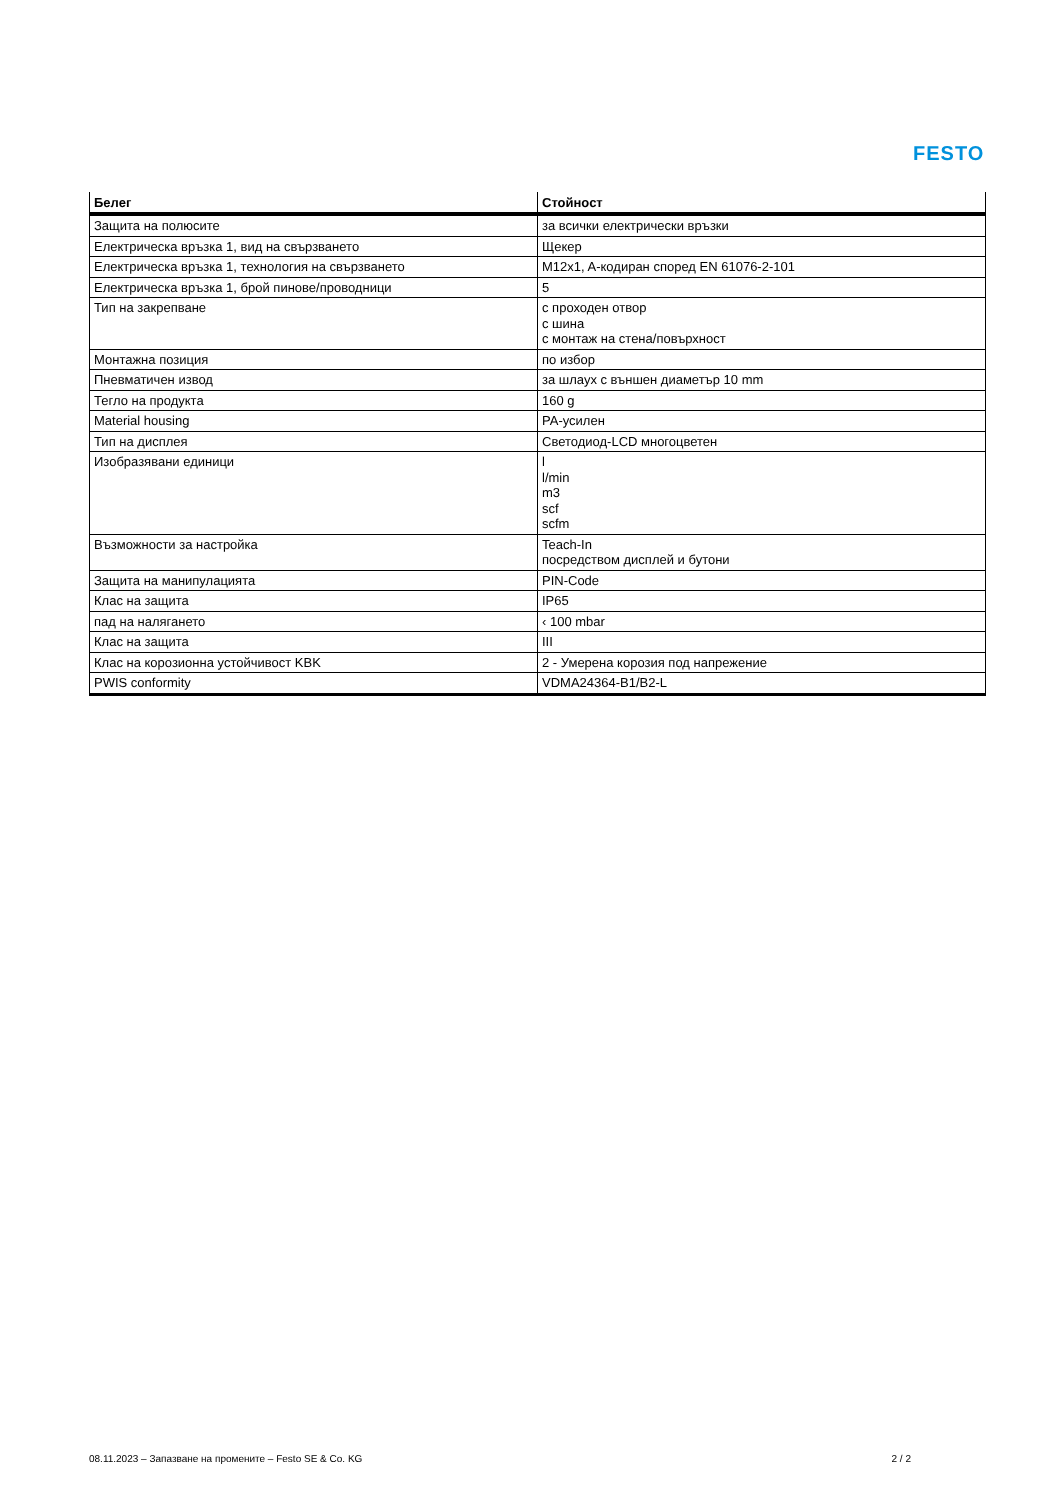FESTO
| Белег | Стойност |
| --- | --- |
| Защита на полюсите | за всички електрически връзки |
| Електрическа връзка 1, вид на свързването | Щекер |
| Електрическа връзка 1, технология на свързването | M12x1, A-кодиран според EN 61076-2-101 |
| Електрическа връзка 1, брой пинове/проводници | 5 |
| Тип на закрепване | с проходен отвор с шина с монтаж на стена/повърхност |
| Монтажна позиция | по избор |
| Пневматичен извод | за шлаух с външен диаметър 10 mm |
| Тегло на продукта | 160 g |
| Material housing | PA-усилен |
| Тип на дисплея | Светодиод-LCD многоцветен |
| Изобразявани единици | l l/min m3 scf scfm |
| Възможности за настройка | Teach-In посредством дисплей и бутони |
| Защита на манипулацията | PIN-Code |
| Клас на защита | IP65 |
| пад на налягането | ‹ 100 mbar |
| Клас на защита | III |
| Клас на корозионна устойчивост KBK | 2 - Умерена корозия под напрежение |
| PWIS conformity | VDMA24364-B1/B2-L |
08.11.2023 – Запазване на промените – Festo SE & Co. KG 2 / 2